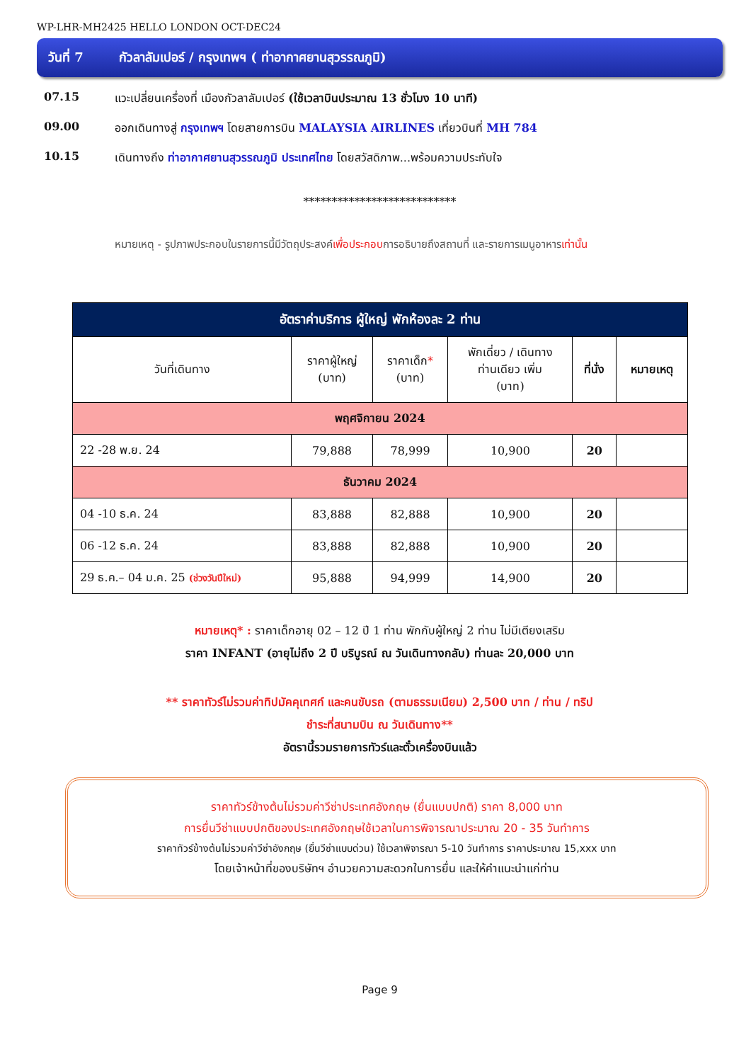WP-LHR-MH2425 HELLO LONDON OCT-DEC24
วันที่ 7 กัวลาลัมเปอร์ / กรุงเทพฯ ( ท่าอากาศยานสุวรรณภูมิ)
07.15 แวะเปลี่ยนเครื่องที่ เมืองกัวลาลัมเปอร์ (ใช้เวลาบินประมาณ 13 ชั่วโมง 10 นาที)
09.00 ออกเดินทางสู่ กรุงเทพฯ โดยสายการบิน MALAYSIA AIRLINES เที่ยวบินที่ MH 784
10.15 เดินทางถึง ท่าอากาศยานสุวรรณภูมิ ประเทศไทย โดยสวัสดิภาพ...พร้อมความประทับใจ
***************************
หมายเหตุ - รูปภาพประกอบในรายการนี้มีวัตถุประสงค์เพื่อประกอบการอธิบายถึงสถานที่ และรายการเมนูอาหารเท่านั้น
| อัตราค่าบริการ ผู้ใหญ่ พักห้องละ 2 ท่าน | | | | | |
| วันที่เดินทาง | ราคาผู้ใหญ่ (บาท) | ราคาเด็ก * (บาท) | พักเดี่ยว / เดินทาง ท่านเดียว เพิ่ม (บาท) | ที่นั่ง | หมายเหตุ |
| พฤศจิกายน 2024 | | | | | |
| 22 -28 พ.ย. 24 | 79,888 | 78,999 | 10,900 | 20 | |
| ธันวาคม 2024 | | | | | |
| 04 -10 ธ.ค. 24 | 83,888 | 82,888 | 10,900 | 20 | |
| 06 -12 ธ.ค. 24 | 83,888 | 82,888 | 10,900 | 20 | |
| 29 ธ.ค.– 04 ม.ค. 25 (ช่วงวันปีใหม่) | 95,888 | 94,999 | 14,900 | 20 | |
หมายเหตุ* : ราคาเด็กอายุ 02 – 12 ปี 1 ท่าน พักกับผู้ใหญ่ 2 ท่าน ไม่มีเตียงเสริม
ราคา INFANT (อายุไม่ถึง 2 ปี บริบูรณ์ ณ วันเดินทางกลับ) ท่านละ 20,000 บาท
** ราคาทัวร์ไม่รวมค่าทิปมัคคุเทศก์ และคนขับรถ (ตามธรรมเนียม) 2,500 บาท / ท่าน / ทริป
ชำระที่สนามบิน ณ วันเดินทาง**
อัตรานี้รวมรายการทัวร์และตั๋วเครื่องบินแล้ว
ราคาทัวร์ข้างต้นไม่รวมค่าวีซ่าประเทศอังกฤษ (ยื่นแบบปกติ) ราคา 8,000 บาท
การยื่นวีซ่าแบบปกติของประเทศอังกฤษใช้เวลาในการพิจารณาประมาณ 20 - 35 วันทำการ
ราคาทัวร์ข้างต้นไม่รวมค่าวีซ่าอังกฤษ (ยื่นวีซ่าแบบด่วน) ใช้เวลาพิจารณา 5-10 วันทำการ ราคาประมาณ 15,xxx บาท
โดยเจ้าหน้าที่ของบริษัทฯ อำนวยความสะดวกในการยื่น และให้คำแนะนำแก่ท่าน
Page 9